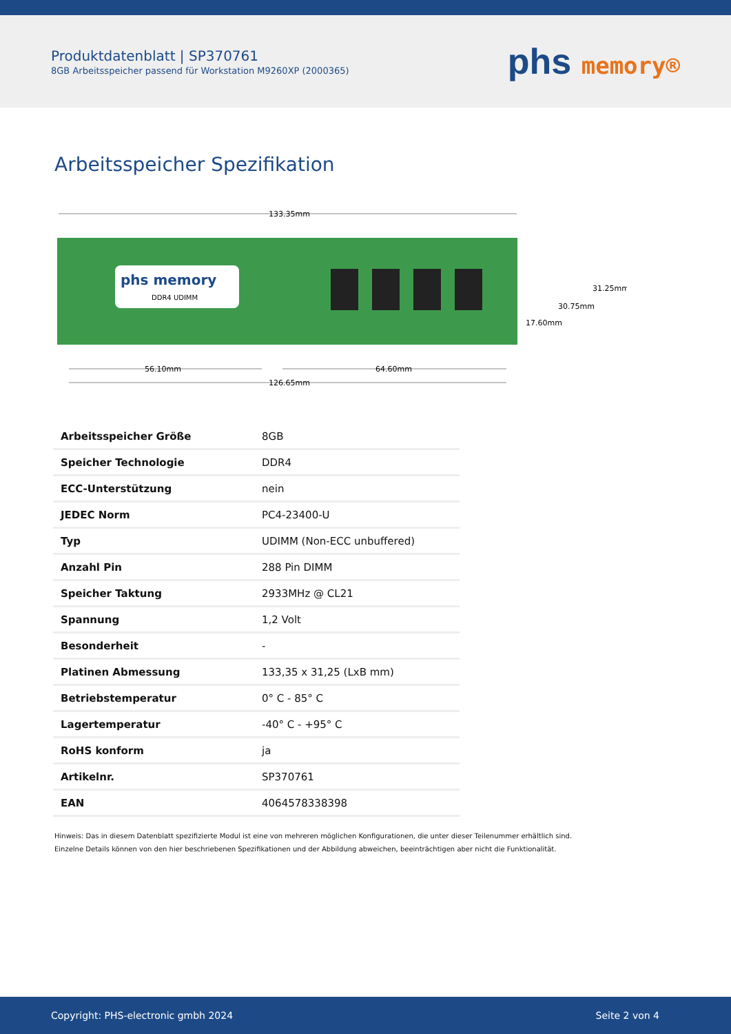Produktdatenblatt | SP370761
8GB Arbeitsspeicher passend für Workstation M9260XP (2000365)
phs memory®
Arbeitsspeicher Spezifikation
133.35mm
phs memory
DDR4 UDIMM
31.25mm
30.75mm
17.60mm
56.10mm
64.60mm
126.65mm
| Arbeitsspeicher Größe | 8GB |
| Speicher Technologie | DDR4 |
| ECC-Unterstützung | nein |
| JEDEC Norm | PC4-23400-U |
| Typ | UDIMM (Non-ECC unbuffered) |
| Anzahl Pin | 288 Pin DIMM |
| Speicher Taktung | 2933MHz @ CL21 |
| Spannung | 1,2 Volt |
| Besonderheit | - |
| Platinen Abmessung | 133,35 x 31,25 (LxB mm) |
| Betriebstemperatur | 0° C - 85° C |
| Lagertemperatur | -40° C - +95° C |
| RoHS konform | ja |
| Artikelnr. | SP370761 |
| EAN | 4064578338398 |
Hinweis: Das in diesem Datenblatt spezifizierte Modul ist eine von mehreren möglichen Konfigurationen, die unter dieser Teilenummer erhältlich sind.
Einzelne Details können von den hier beschriebenen Spezifikationen und der Abbildung abweichen, beeinträchtigen aber nicht die Funktionalität.
Copyright: PHS-electronic gmbh 2024 Seite 2 von 4